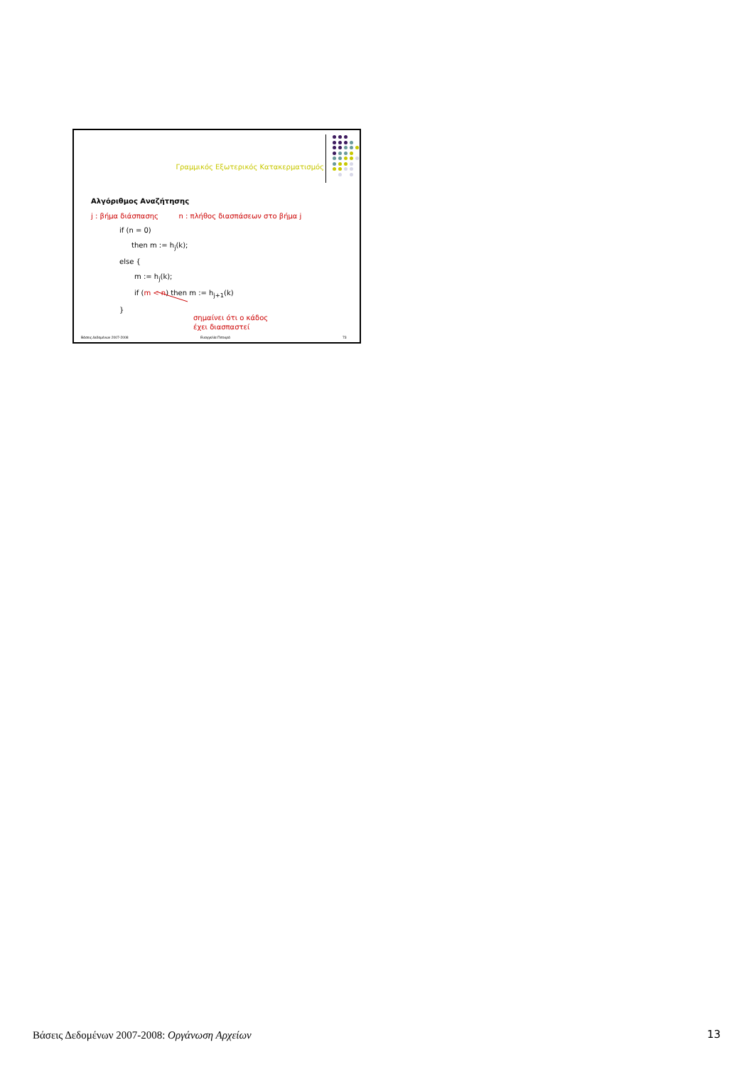Γραμμικός Εξωτερικός Κατακερματισμός
Αλγόριθμος Αναζήτησης
j : βήμα διάσπασης n : πλήθος διασπάσεων στο βήμα j
if (n = 0)
then m := h<sub>j</sub>(k);
else {
m := h<sub>j</sub>(k);
if (m < n) then m := h<sub>j+1</sub>(k)
}
σημαίνει ότι ο κάδος
έχει διασπαστεί
Βάσεις Δεδομένων 2007-2008 Ευαγγελία Πιτουρά 73
Βάσεις Δεδομένων 2007-2008: Οργάνωση Αρχείων
13